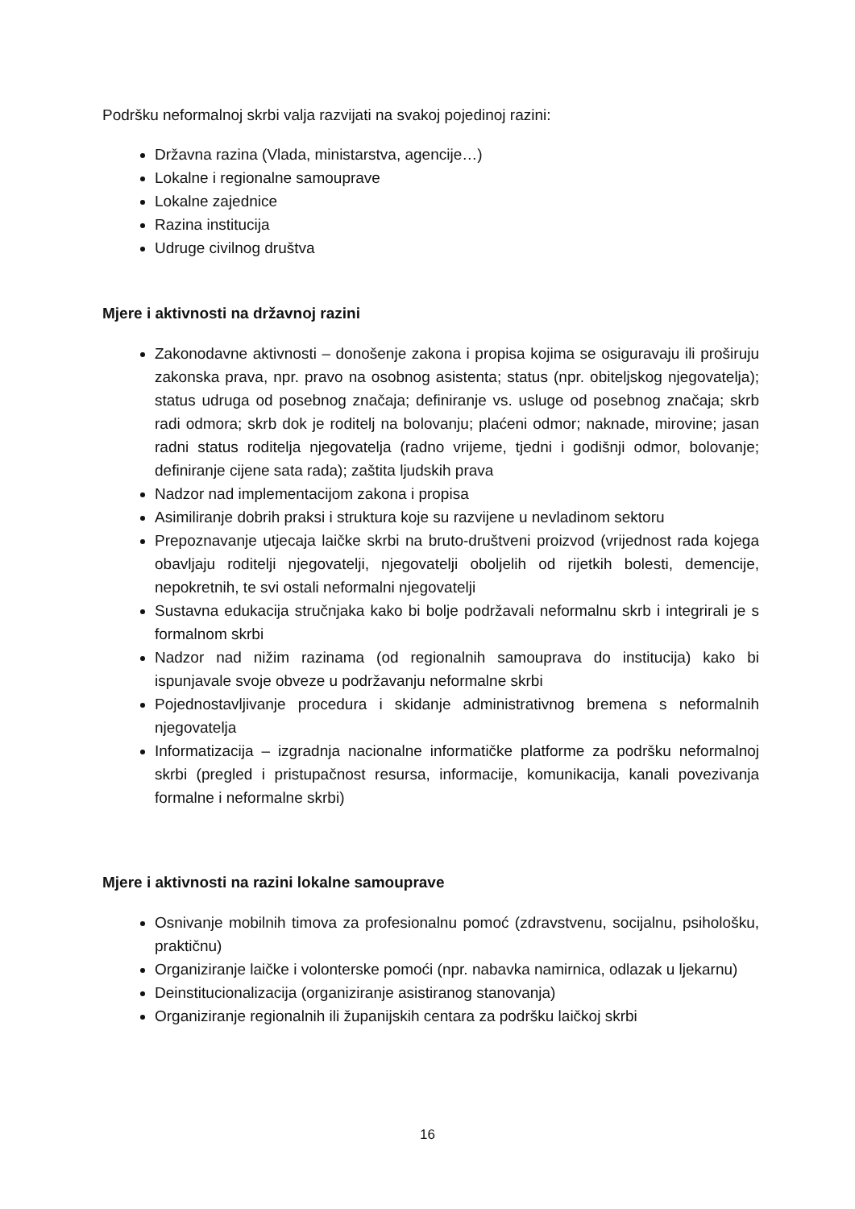Podršku neformalnoj skrbi valja razvijati na svakoj pojedinoj razini:
Državna razina (Vlada, ministarstva, agencije…)
Lokalne i regionalne samouprave
Lokalne zajednice
Razina institucija
Udruge civilnog društva
Mjere i aktivnosti na državnoj razini
Zakonodavne aktivnosti – donošenje zakona i propisa kojima se osiguravaju ili proširuju zakonska prava, npr. pravo na osobnog asistenta; status (npr. obiteljskog njegovatelja); status udruga od posebnog značaja; definiranje vs. usluge od posebnog značaja; skrb radi odmora; skrb dok je roditelj na bolovanju; plaćeni odmor; naknade, mirovine; jasan radni status roditelja njegovatelja (radno vrijeme, tjedni i godišnji odmor, bolovanje; definiranje cijene sata rada); zaštita ljudskih prava
Nadzor nad implementacijom zakona i propisa
Asimiliranje dobrih praksi i struktura koje su razvijene u nevladinom sektoru
Prepoznavanje utjecaja laičke skrbi na bruto-društveni proizvod (vrijednost rada kojega obavljaju roditelji njegovatelji, njegovatelji oboljelih od rijetkih bolesti, demencije, nepokretnih, te svi ostali neformalni njegovatelji
Sustavna edukacija stručnjaka kako bi bolje podržavali neformalnu skrb i integrirali je s formalnom skrbi
Nadzor nad nižim razinama (od regionalnih samouprava do institucija) kako bi ispunjavale svoje obveze u podržavanju neformalne skrbi
Pojednostavljivanje procedura i skidanje administrativnog bremena s neformalnih njegovatelja
Informatizacija – izgradnja nacionalne informatičke platforme za podršku neformalnoj skrbi (pregled i pristupačnost resursa, informacije, komunikacija, kanali povezivanja formalne i neformalne skrbi)
Mjere i aktivnosti na razini lokalne samouprave
Osnivanje mobilnih timova za profesionalnu pomoć (zdravstvenu, socijalnu, psihološku, praktičnu)
Organiziranje laičke i volonterske pomoći (npr. nabavka namirnica, odlazak u ljekarnu)
Deinstitucionalizacija (organiziranje asistiranog stanovanja)
Organiziranje regionalnih ili županijskih centara za podršku laičkoj skrbi
16